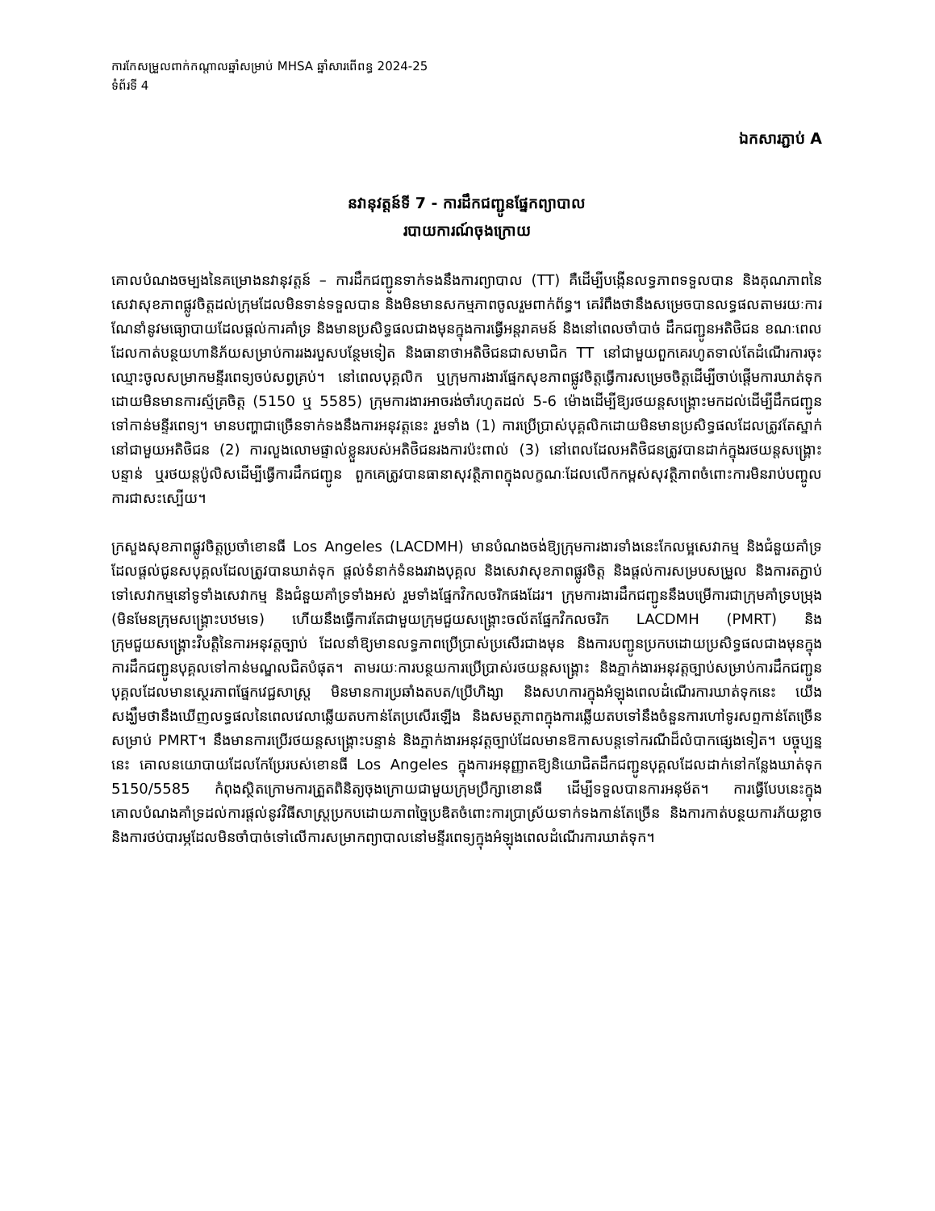ការកែសម្រួលពាក់កណ្តាលឆ្នាំសម្រាប់ MHSA ឆ្នាំសារពើពន្ធ 2024-25
ទំព័រទី 4
ឯកសារភ្ជាប់ A
នវានុវត្តន៍ទី 7 - ការដឹកជញ្ជូនផ្នែកព្យាបាល
របាយការណ៍ចុងក្រោយ
គោលបំណងចម្បងនៃគម្រោងនវានុវត្តន៍ – ការដឹកជញ្ជូនទាក់ទងនឹងការព្យាបាល (TT) គឺដើម្បីបង្កើនលទ្ធភាពទទួលបាន និងគុណភាពនៃសេវាសុខភាពផ្លូវចិត្តដល់ក្រុមដែលមិនទាន់ទទួលបាន និងមិនមានសកម្មភាពចូលរួមពាក់ព័ន្ធ។ គេរំពឹងថានឹងសម្រេចបានលទ្ធផលតាមរយៈការណែនាំនូវមធ្យោបាយដែលផ្តល់ការគាំទ្រ និងមានប្រសិទ្ធផលជាងមុនក្នុងការធ្វើអន្តរាគមន៍ និងនៅពេលចាំបាច់ ដឹកជញ្ជូនអតិថិជន ខណៈពេលដែលកាត់បន្ថយហានិភ័យសម្រាប់ការរងរបួសបន្ថែមទៀត និងធានាថាអតិថិជនជាសមាជិក TT នៅជាមួយពួកគេរហូតទាល់តែដំណើរការចុះឈ្មោះចូលសម្រាកមន្ទីរពេទ្យចប់សព្វគ្រប់។ នៅពេលបុគ្គលិក ឬក្រុមការងារផ្នែកសុខភាពផ្លូវចិត្តធ្វើការសម្រេចចិត្តដើម្បីចាប់ផ្តើមការឃាត់ទុកដោយមិនមានការស្ម័គ្រចិត្ត (5150 ឬ 5585) ក្រុមការងារអាចរង់ចាំរហូតដល់ 5-6 ម៉ោងដើម្បីឱ្យរថយន្តសង្គ្រោះមកដល់ដើម្បីដឹកជញ្ជូនទៅកាន់មន្ទីរពេទ្យ។ មានបញ្ហាជាច្រើនទាក់ទងនឹងការអនុវត្តនេះ រួមទាំង (1) ការប្រើប្រាស់បុគ្គលិកដោយមិនមានប្រសិទ្ធផលដែលត្រូវតែស្នាក់នៅជាមួយអតិថិជន (2) ការលួងលោមផ្ទាល់ខ្លួនរបស់អតិថិជនរងការប៉ះពាល់ (3) នៅពេលដែលអតិថិជនត្រូវបានដាក់ក្នុងរថយន្តសង្គ្រោះបន្ទាន់ ឬរថយន្តប៉ូលិសដើម្បីធ្វើការដឹកជញ្ជូន ពួកគេត្រូវបានធានាសុវត្ថិភាពក្នុងលក្ខណៈដែលលើកកម្ពស់សុវត្ថិភាពចំពោះការមិនរាប់បញ្ចូលការជាសះស្បើយ។
ក្រសួងសុខភាពផ្លូវចិត្តប្រចាំខោនធី Los Angeles (LACDMH) មានបំណងចង់ឱ្យក្រុមការងារទាំងនេះកែលម្អសេវាកម្ម និងជំនួយគាំទ្រដែលផ្តល់ជូនសបុគ្គលដែលត្រូវបានឃាត់ទុក ផ្តល់ទំនាក់ទំនងរវាងបុគ្គល និងសេវាសុខភាពផ្លូវចិត្ត និងផ្តល់ការសម្របសម្រួល និងការតភ្ជាប់ទៅសេវាកម្មនៅទូទាំងសេវាកម្ម និងជំនួយគាំទ្រទាំងអស់ រួមទាំងផ្នែកវិកលចរិកផងដែរ។ ក្រុមការងារដឹកជញ្ជូននឹងបម្រើការជាក្រុមគាំទ្របម្រុង (មិនមែនក្រុមសង្គ្រោះបឋមទេ) ហើយនឹងធ្វើការតែជាមួយក្រុមជួយសង្គ្រោះចល័តផ្នែកវិកលចរិក LACDMH (PMRT) និងក្រុមជួយសង្គ្រោះវិបត្តិនៃការអនុវត្តច្បាប់ ដែលនាំឱ្យមានលទ្ធភាពប្រើប្រាស់ប្រសើរជាងមុន និងការបញ្ជូនប្រកបដោយប្រសិទ្ធផលជាងមុនក្នុងការដឹកជញ្ជូនបុគ្គលទៅកាន់មណ្ឌលជិតបំផុត។ តាមរយៈការបន្ថយការប្រើប្រាស់រថយន្តសង្គ្រោះ និងភ្នាក់ងារអនុវត្តច្បាប់សម្រាប់ការដឹកជញ្ជូនបុគ្គលដែលមានស្ថេរភាពផ្នែកវេជ្ជសាស្ត្រ មិនមានការប្រឆាំងតបត/ប្រើហិង្សា និងសហការក្នុងអំឡុងពេលដំណើរការឃាត់ទុកនេះ យើងសង្ឃឹមថានឹងឃើញលទ្ធផលនៃពេលវេលាឆ្លើយតបកាន់តែប្រសើរឡើង និងសមត្ថភាពក្នុងការឆ្លើយតបទៅនឹងចំនួនការហៅទូរសព្ទកាន់តែច្រើនសម្រាប់ PMRT។ នឹងមានការប្រើរថយន្តសង្គ្រោះបន្ទាន់ និងភ្នាក់ងារអនុវត្តច្បាប់ដែលមានឱកាសបន្តទៅករណីដ៏លំបាកផ្សេងទៀត។ បច្ចុប្បន្ននេះ គោលនយោបាយដែលកែប្រែរបស់ខោនធី Los Angeles ក្នុងការអនុញ្ញាតឱ្យនិយោជិតដឹកជញ្ជូនបុគ្គលដែលដាក់នៅកន្លែងឃាត់ទុក 5150/5585 កំពុងស្ថិតក្រោមការត្រួតពិនិត្យចុងក្រោយជាមួយក្រុមប្រឹក្សាខោនធី ដើម្បីទទួលបានការអនុម័ត។ ការធ្វើបែបនេះក្នុងគោលបំណងគាំទ្រដល់ការផ្តល់នូវវិធីសាស្ត្រប្រកបដោយភាពច្នៃប្រឌិតចំពោះការប្រាស្រ័យទាក់ទងកាន់តែច្រើន និងការកាត់បន្ថយការភ័យខ្លាច និងការថប់បារម្ភដែលមិនចាំបាច់ទៅលើការសម្រាកព្យាបាលនៅមន្ទីរពេទ្យក្នុងអំឡុងពេលដំណើរការឃាត់ទុក។